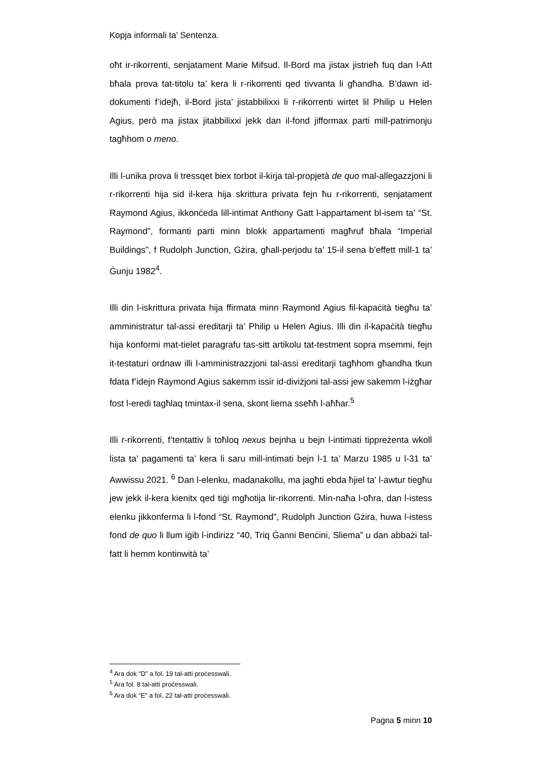Kopja informali ta’ Sentenza.
oħt ir-rikorrenti, senjatament Marie Mifsud. Il-Bord ma jistax jistrieħ fuq dan l-Att bħala prova tat-titolu ta’ kera li r-rikorrenti qed tivvanta li għandha. B’dawn id-dokumenti f’idejħ, il-Bord jista’ jistabbilixxi li r-rikorrenti wirtet lil Philip u Helen Agius, però ma jistax jitabbilixxi jekk dan il-fond jifformax parti mill-patrimonju tagħhom o meno.
Illi l-unika prova li tressqet biex torbot il-kirja tal-propjetà de quo mal-allegazzjoni li r-rikorrenti hija sid il-kera hija skrittura privata fejn ħu r-rikorrenti, senjatament Raymond Agius, ikkonċeda lill-intimat Anthony Gatt l-appartament bl-isem ta’ “St. Raymond”, formanti parti minn blokk appartamenti magħruf bħala “Imperial Buildings”, f Rudolph Junction, Gżira, għall-perjodu ta’ 15-il sena b’effett mill-1 ta’ Ġunju 1982<sup>4</sup>.
Illi din l-iskrittura privata hija ffirmata minn Raymond Agius fil-kapaċità tiegħu ta’ amministratur tal-assi ereditarji ta’ Philip u Helen Agius. Illi din il-kapaċità tiegħu hija konformi mat-tielet paragrafu tas-sitt artikolu tat-testment sopra msemmi, fejn it-testaturi ordnaw illi l-amministrazzjoni tal-assi ereditarji tagħhom għandha tkun fdata f’idejn Raymond Agius sakemm issir id-diviżjoni tal-assi jew sakemm l-iżgħar fost l-eredi tagħlaq tmintax-il sena, skont liema sseħħ l-aħħar.<sup>5</sup>
Illi r-rikorrenti, f’tentattiv li toħloq nexus bejnha u bejn l-intimati tippreżenta wkoll lista ta’ pagamenti ta’ kera li saru mill-intimati bejn l-1 ta’ Marzu 1985 u l-31 ta’ Awwissu 2021. <sup>6</sup> Dan l-elenku, madanakollu, ma jagħti ebda ħjiel ta’ l-awtur tiegħu jew jekk il-kera kienitx qed tiġi mgħotija lir-rikorrenti. Min-naħa l-oħra, dan l-istess elenku jikkonferma li l-fond “St. Raymond”, Rudolph Junction Gżira, huwa l-istess fond de quo li llum iġib l-indirizz “40, Triq Ġanni Benċini, Sliema” u dan abbażi tal-fatt li hemm kontinwità ta’
<sup>4</sup> Ara dok “D” a fol. 19 tal-atti proċesswali.
<sup>5</sup> Ara fol. 8 tal-atti proċesswali.
<sup>6</sup> Ara dok “E” a fol. 22 tal-atti proċesswali.
Paġna 5 minn 10